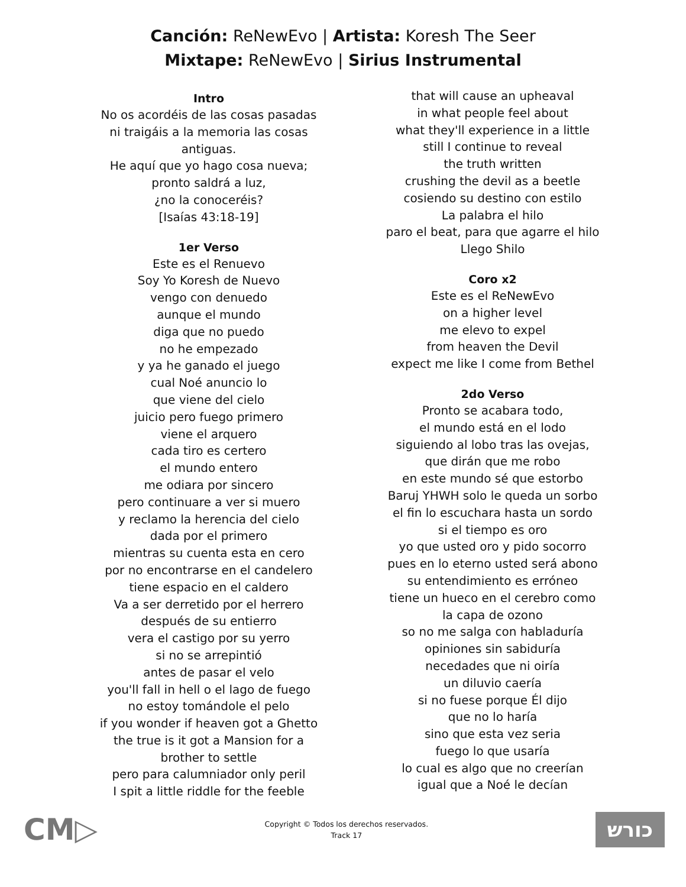Canción: ReNewEvo | Artista: Koresh The Seer
Mixtape: ReNewEvo | Sirius Instrumental
Intro
No os acordéis de las cosas pasadas
ni traigáis a la memoria las cosas
antiguas.
He aquí que yo hago cosa nueva;
pronto saldrá a luz,
¿no la conoceréis?
[Isaías 43:18-19]
1er Verso
Este es el Renuevo
Soy Yo Koresh de Nuevo
vengo con denuedo
aunque el mundo
diga que no puedo
no he empezado
y ya he ganado el juego
cual Noé anuncio lo
que viene del cielo
juicio pero fuego primero
viene el arquero
cada tiro es certero
el mundo entero
me odiara por sincero
pero continuare a ver si muero
y reclamo la herencia del cielo
dada por el primero
mientras su cuenta esta en cero
por no encontrarse en el candelero
tiene espacio en el caldero
Va a ser derretido por el herrero
después de su entierro
vera el castigo por su yerro
si no se arrepintió
antes de pasar el velo
you'll fall in hell o el lago de fuego
no estoy tomándole el pelo
if you wonder if heaven got a Ghetto
the true is it got a Mansion for a
brother to settle
pero para calumniador only peril
I spit a little riddle for the feeble
that will cause an upheaval
in what people feel about
what they'll experience in a little
still I continue to reveal
the truth written
crushing the devil as a beetle
cosiendo su destino con estilo
La palabra el hilo
paro el beat, para que agarre el hilo
Llego Shilo
Coro x2
Este es el ReNewEvo
on a higher level
me elevo to expel
from heaven the Devil
expect me like I come from Bethel
2do Verso
Pronto se acabara todo,
el mundo está en el lodo
siguiendo al lobo tras las ovejas,
que dirán que me robo
en este mundo sé que estorbo
Baruj YHWH solo le queda un sorbo
el fin lo escuchara hasta un sordo
si el tiempo es oro
yo que usted oro y pido socorro
pues en lo eterno usted será abono
su entendimiento es erróneo
tiene un hueco en el cerebro como
la capa de ozono
so no me salga con habladuría
opiniones sin sabiduría
necedades que ni oiría
un diluvio caería
si no fuese porque Él dijo
que no lo haría
sino que esta vez seria
fuego lo que usaría
lo cual es algo que no creerían
igual que a Noé le decían
CM▷
Copyright © Todos los derechos reservados.
Track 17
כורש